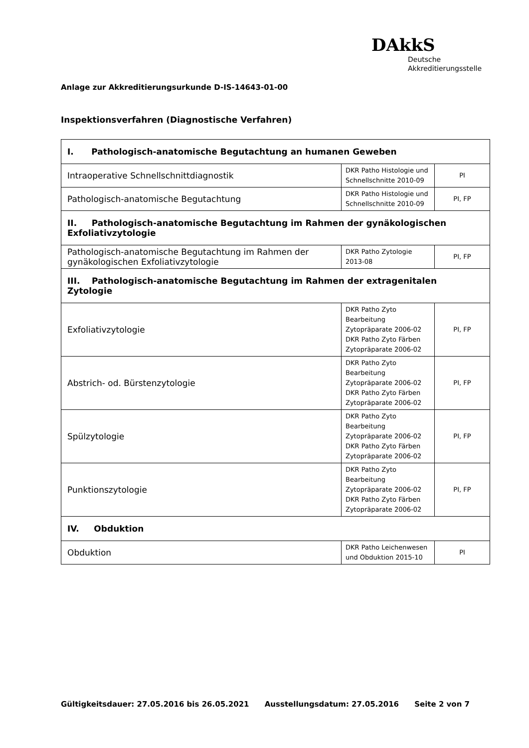DAkkS
Deutsche
Akkreditierungsstelle
Anlage zur Akkreditierungsurkunde D-IS-14643-01-00
Inspektionsverfahren (Diagnostische Verfahren)
| I. Pathologisch-anatomische Begutachtung an humanen Geweben | | |
| Intraoperative Schnellschnittdiagnostik | DKR Patho Histologie und Schnellschnitte 2010-09 | PI |
| Pathologisch-anatomische Begutachtung | DKR Patho Histologie und Schnellschnitte 2010-09 | PI, FP |
| II. Pathologisch-anatomische Begutachtung im Rahmen der gynäkologischen Exfoliativzytologie | | |
| Pathologisch-anatomische Begutachtung im Rahmen der gynäkologischen Exfoliativzytologie | DKR Patho Zytologie 2013-08 | PI, FP |
| III. Pathologisch-anatomische Begutachtung im Rahmen der extragenitalen Zytologie | | |
| Exfoliativzytologie | DKR Patho Zyto Bearbeitung Zytopräparate 2006-02 DKR Patho Zyto Färben Zytopräparate 2006-02 | PI, FP |
| Abstrich- od. Bürstenzytologie | DKR Patho Zyto Bearbeitung Zytopräparate 2006-02 DKR Patho Zyto Färben Zytopräparate 2006-02 | PI, FP |
| Spülzytologie | DKR Patho Zyto Bearbeitung Zytopräparate 2006-02 DKR Patho Zyto Färben Zytopräparate 2006-02 | PI, FP |
| Punktionszytologie | DKR Patho Zyto Bearbeitung Zytopräparate 2006-02 DKR Patho Zyto Färben Zytopräparate 2006-02 | PI, FP |
| IV. Obduktion | | |
| Obduktion | DKR Patho Leichenwesen und Obduktion 2015-10 | PI |
Gültigkeitsdauer: 27.05.2016 bis 26.05.2021 Ausstellungsdatum: 27.05.2016 Seite 2 von 7